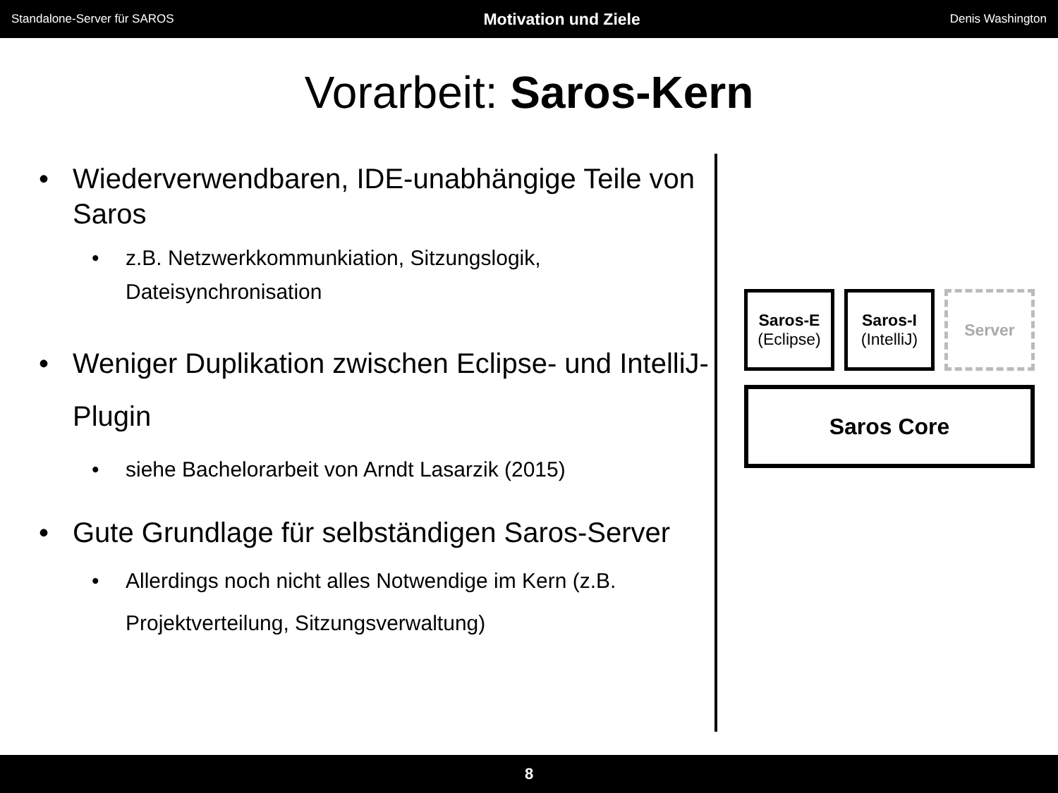Standalone-Server für SAROS Motivation und Ziele Denis Washington
Vorarbeit: Saros-Kern
• Wiederverwendbaren, IDE-unabhängige Teile von Saros
• z.B. Netzwerkkommunkiation, Sitzungslogik, Dateisynchronisation
• Weniger Duplikation zwischen Eclipse- und IntelliJ-Plugin
• siehe Bachelorarbeit von Arndt Lasarzik (2015)
• Gute Grundlage für selbständigen Saros-Server
• Allerdings noch nicht alles Notwendige im Kern (z.B. Projektverteilung, Sitzungsverwaltung)
Saros-E
(Eclipse)
Saros-I
(IntelliJ)
Server
Saros Core
8